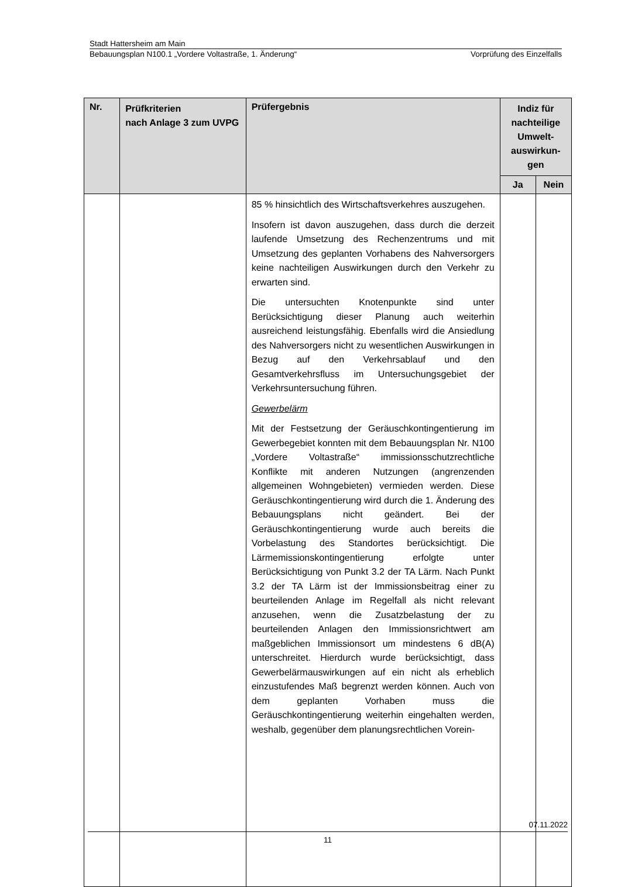Stadt Hattersheim am Main
Bebauungsplan N100.1 „Vordere Voltastraße, 1. Änderung“Vorprüfung des Einzelfalls
| Nr. | Prüfkriterien nach Anlage 3 zum UVPG | Prüfergebnis | Indiz für nachteilige Umwelt-auswirkun-gen | |
| --- | --- | --- | --- | --- |
| | | | Ja | Nein |
| | | 85 % hinsichtlich des Wirtschaftsverkehres auszugehen. Insofern ist davon auszugehen, dass durch die derzeit laufende Umsetzung des Rechenzentrums und mit Umsetzung des geplanten Vorhabens des Nahversorgers keine nachteiligen Auswirkungen durch den Verkehr zu erwarten sind. Die untersuchten Knotenpunkte sind unter Berücksichtigung dieser Planung auch weiterhin ausreichend leistungsfähig. Ebenfalls wird die Ansiedlung des Nahversorgers nicht zu wesentlichen Auswirkungen in Bezug auf den Verkehrsablauf und den Gesamtverkehrsfluss im Untersuchungsgebiet der Verkehrsuntersuchung führen. Gewerbelärm Mit der Festsetzung der Geräuschkontingentierung im Gewerbegebiet konnten mit dem Bebauungsplan Nr. N100 „Vordere Voltastraße“ immissionsschutzrechtliche Konflikte mit anderen Nutzungen (angrenzenden allgemeinen Wohngebieten) vermieden werden. Diese Geräuschkontingentierung wird durch die 1. Änderung des Bebauungsplans nicht geändert. Bei der Geräuschkontingentierung wurde auch bereits die Vorbelastung des Standortes berücksichtigt. Die Lärmemissionskontingentierung erfolgte unter Berücksichtigung von Punkt 3.2 der TA Lärm. Nach Punkt 3.2 der TA Lärm ist der Immissionsbeitrag einer zu beurteilenden Anlage im Regelfall als nicht relevant anzusehen, wenn die Zusatzbelastung der zu beurteilenden Anlagen den Immissionsrichtwert am maßgeblichen Immissionsort um mindestens 6 dB(A) unterschreitet. Hierdurch wurde berücksichtigt, dass Gewerbelärmauswirkungen auf ein nicht als erheblich einzustufendes Maß begrenzt werden können. Auch von dem geplanten Vorhaben muss die Geräuschkontingentierung weiterhin eingehalten werden, weshalb, gegenüber dem planungsrechtlichen Vorein- | | |
07.11.2022
11